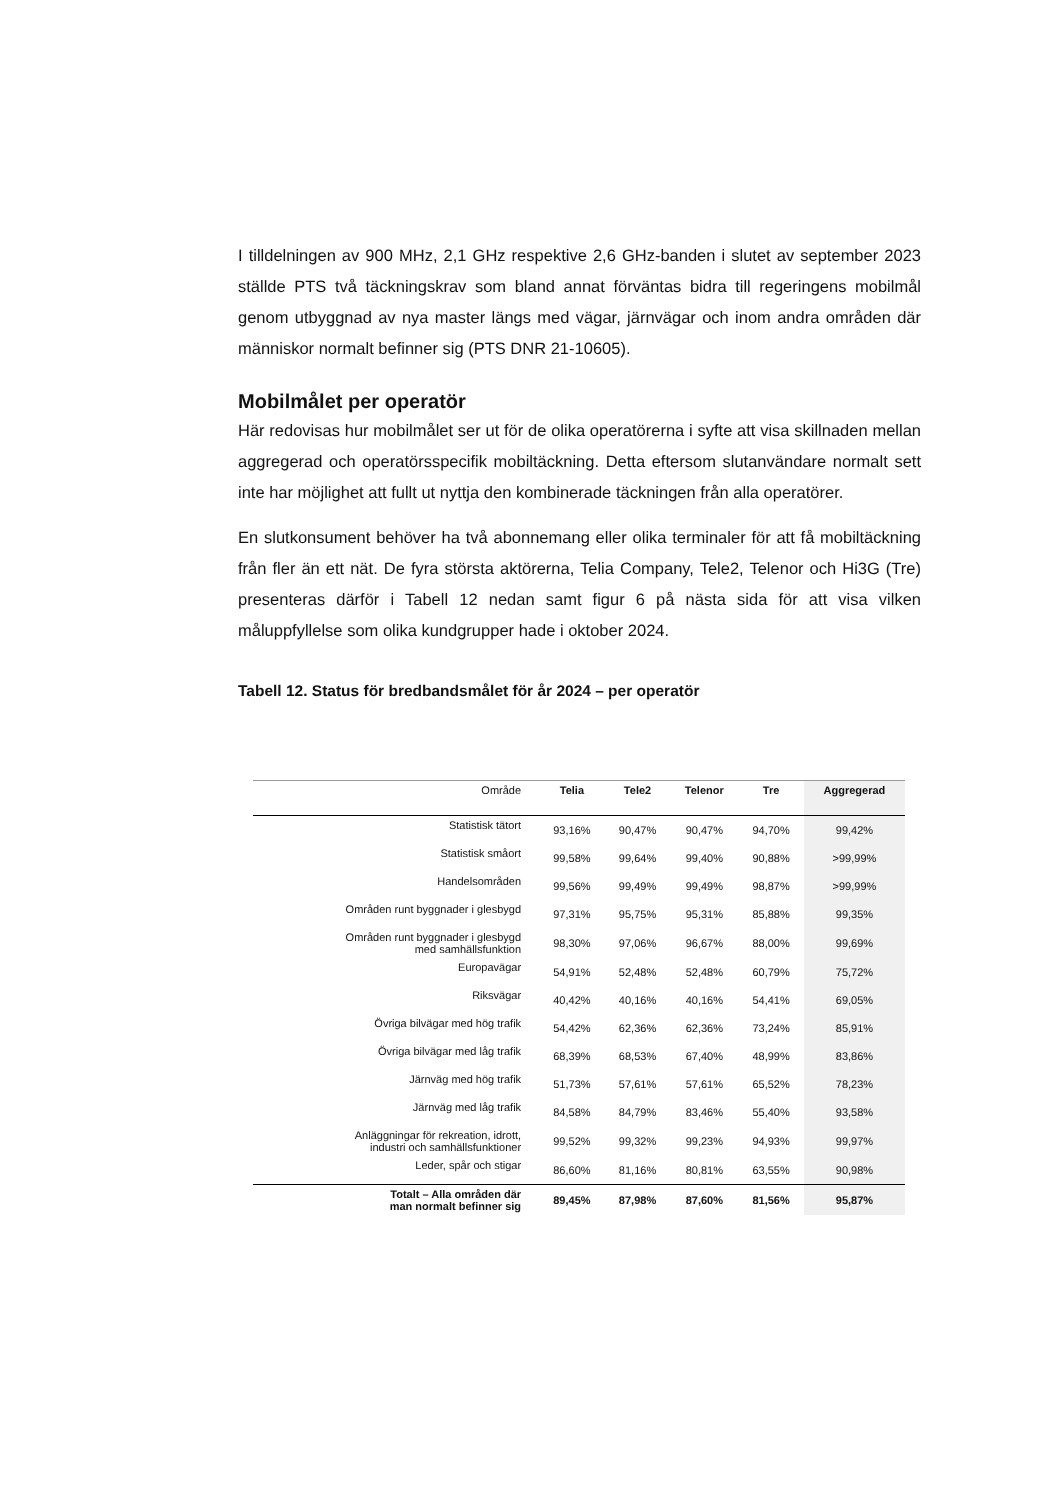I tilldelningen av 900 MHz, 2,1 GHz respektive 2,6 GHz-banden i slutet av september 2023 ställde PTS två täckningskrav som bland annat förväntas bidra till regeringens mobilmål genom utbyggnad av nya master längs med vägar, järnvägar och inom andra områden där människor normalt befinner sig (PTS DNR 21-10605).
Mobilmålet per operatör
Här redovisas hur mobilmålet ser ut för de olika operatörerna i syfte att visa skillnaden mellan aggregerad och operatörsspecifik mobiltäckning. Detta eftersom slutanvändare normalt sett inte har möjlighet att fullt ut nyttja den kombinerade täckningen från alla operatörer.
En slutkonsument behöver ha två abonnemang eller olika terminaler för att få mobiltäckning från fler än ett nät. De fyra största aktörerna, Telia Company, Tele2, Telenor och Hi3G (Tre) presenteras därför i Tabell 12 nedan samt figur 6 på nästa sida för att visa vilken måluppfyllelse som olika kundgrupper hade i oktober 2024.
Tabell 12. Status för bredbandsmålet för år 2024 – per operatör
| Område | Telia | Tele2 | Telenor | Tre | Aggregerad |
| --- | --- | --- | --- | --- | --- |
| Statistisk tätort | 93,16% | 90,47% | 90,47% | 94,70% | 99,42% |
| Statistisk småort | 99,58% | 99,64% | 99,40% | 90,88% | >99,99% |
| Handelsområden | 99,56% | 99,49% | 99,49% | 98,87% | >99,99% |
| Områden runt byggnader i glesbygd | 97,31% | 95,75% | 95,31% | 85,88% | 99,35% |
| Områden runt byggnader i glesbygd med samhällsfunktion | 98,30% | 97,06% | 96,67% | 88,00% | 99,69% |
| Europavägar | 54,91% | 52,48% | 52,48% | 60,79% | 75,72% |
| Riksvägar | 40,42% | 40,16% | 40,16% | 54,41% | 69,05% |
| Övriga bilvägar med hög trafik | 54,42% | 62,36% | 62,36% | 73,24% | 85,91% |
| Övriga bilvägar med låg trafik | 68,39% | 68,53% | 67,40% | 48,99% | 83,86% |
| Järnväg med hög trafik | 51,73% | 57,61% | 57,61% | 65,52% | 78,23% |
| Järnväg med låg trafik | 84,58% | 84,79% | 83,46% | 55,40% | 93,58% |
| Anläggningar för rekreation, idrott, industri och samhällsfunktioner | 99,52% | 99,32% | 99,23% | 94,93% | 99,97% |
| Leder, spår och stigar | 86,60% | 81,16% | 80,81% | 63,55% | 90,98% |
| Totalt – Alla områden där man normalt befinner sig | 89,45% | 87,98% | 87,60% | 81,56% | 95,87% |